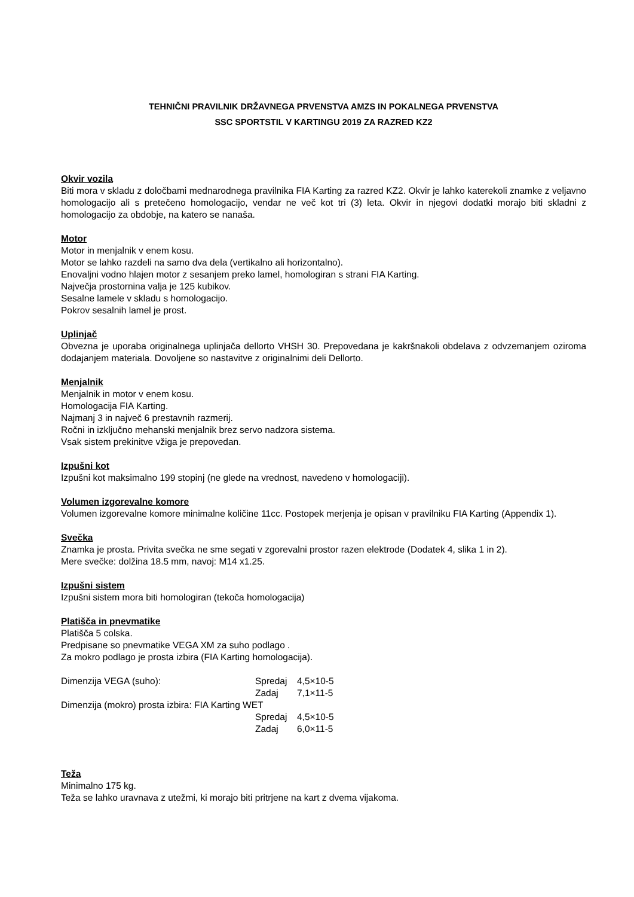TEHNIČNI PRAVILNIK DRŽAVNEGA PRVENSTVA AMZS IN POKALNEGA PRVENSTVA
SSC SPORTSTIL V KARTINGU 2019 ZA RAZRED KZ2
Okvir vozila
Biti mora v skladu z določbami mednarodnega pravilnika FIA Karting za razred KZ2. Okvir je lahko katerekoli znamke z veljavno homologacijo ali s pretečeno homologacijo, vendar ne več kot tri (3) leta. Okvir in njegovi dodatki morajo biti skladni z homologacijo za obdobje, na katero se nanaša.
Motor
Motor in menjalnik v enem kosu.
Motor se lahko razdeli na samo dva dela (vertikalno ali horizontalno).
Enovaljni vodno hlajen motor z sesanjem preko lamel, homologiran s strani FIA Karting.
Največja prostornina valja je 125 kubikov.
Sesalne lamele v skladu s homologacijo.
Pokrov sesalnih lamel je prost.
Uplinjač
Obvezna je uporaba originalnega uplinjača dellorto VHSH 30. Prepovedana je kakršnakoli obdelava z odvzemanjem oziroma dodajanjem materiala. Dovoljene so nastavitve z originalnimi deli Dellorto.
Menjalnik
Menjalnik in motor v enem kosu.
Homologacija FIA Karting.
Najmanj 3 in največ 6 prestavnih razmerij.
Ročni in izključno mehanski menjalnik brez servo nadzora sistema.
Vsak sistem prekinitve vžiga je prepovedan.
Izpušni kot
Izpušni kot maksimalno 199 stopinj (ne glede na vrednost, navedeno v homologaciji).
Volumen izgorevalne komore
Volumen izgorevalne komore minimalne količine 11cc. Postopek merjenja je opisan v pravilniku FIA Karting (Appendix 1).
Svečka
Znamka je prosta. Privita svečka ne sme segati v zgorevalni prostor razen elektrode (Dodatek 4, slika 1 in 2).
Mere svečke: dolžina 18.5 mm, navoj: M14 x1.25.
Izpušni sistem
Izpušni sistem mora biti homologiran (tekoča homologacija)
Platišča in pnevmatike
Platišča 5 colska.
Predpisane so pnevmatike VEGA XM za suho podlago .
Za mokro podlago je prosta izbira (FIA Karting homologacija).
Dimenzija VEGA (suho): Spredaj 4,5×10-5
Zadaj 7,1×11-5
Dimenzija (mokro) prosta izbira: FIA Karting WET
Spredaj 4,5×10-5
Zadaj 6,0×11-5
Teža
Minimalno 175 kg.
Teža se lahko uravnava z utežmi, ki morajo biti pritrjene na kart z dvema vijakoma.